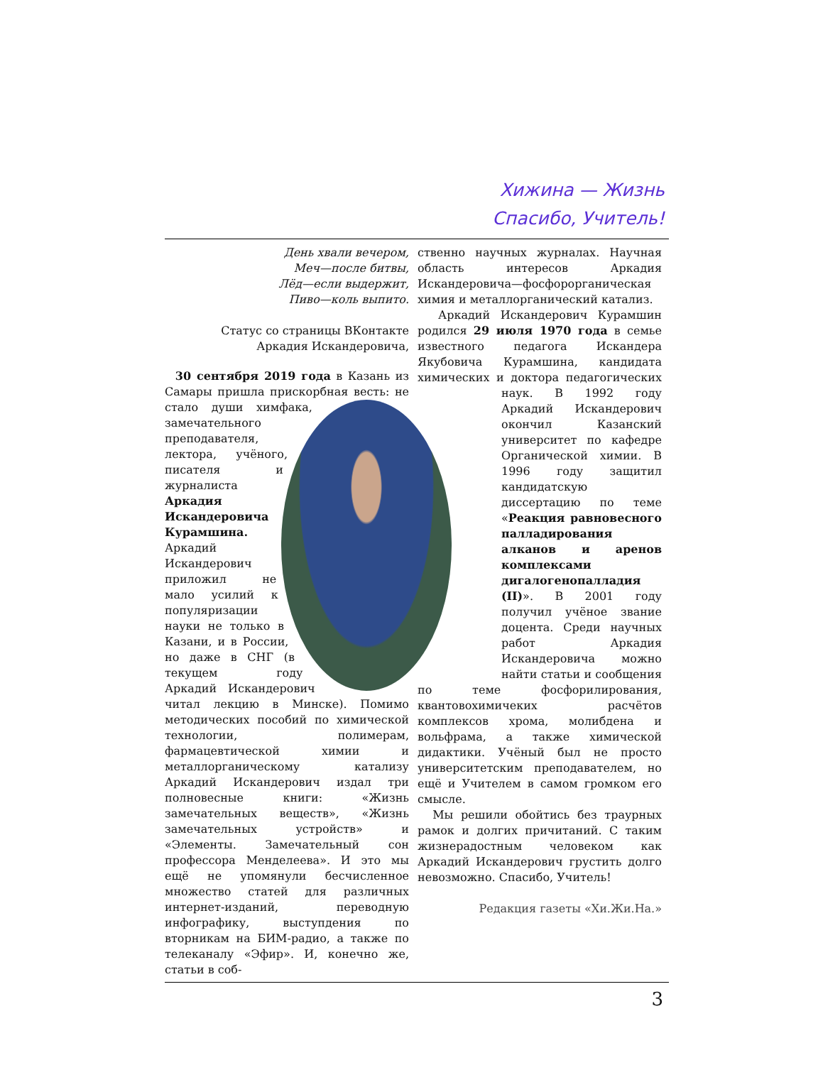Хижина — Жизнь
Спасибо, Учитель!
День хвали вечером,
Меч—после битвы,
Лёд—если выдержит,
Пиво—коль выпито.
Статус со страницы ВКонтакте
Аркадия Искандеровича,
30 сентября 2019 года в Казань из Самары пришла прискорбная весть: не стало души химфака, замечательного преподавателя, лектора, учёного, писателя и журналиста Аркадия Искандеровича Курамшина. Аркадий Искандерович приложил не мало усилий к популяризации науки не только в Казани, и в России, но даже в СНГ (в текущем году Аркадий Искандерович читал лекцию в Минске). Помимо методических пособий по химической технологии, полимерам, фармацевтической химии и металлорганическому катализу Аркадий Искандерович издал три полновесные книги: «Жизнь замечательных веществ», «Жизнь замечательных устройств» и «Элементы. Замечательный сон профессора Менделеева». И это мы ещё не упомянули бесчисленное множество статей для различных интернет-изданий, переводную инфографику, выступдения по вторникам на БИМ-радио, а также по телеканалу «Эфир». И, конечно же, статьи в соб-
ственно научных журналах. Научная область интересов Аркадия Искандеровича—фосфорорганическая химия и металлорганический катализ.
Аркадий Искандерович Курамшин родился 29 июля 1970 года в семье известного педагога Искандера Якубовича Курамшина, кандидата химических и доктора педагогических наук. В 1992 году Аркадий Искандерович окончил Казанский университет по кафедре Органической химии. В 1996 году защитил кандидатскую диссертацию по теме «Реакция равновесного палладирования алканов и аренов комплексами дигалогенопалладия (II)». В 2001 году получил учёное звание доцента. Среди научных работ Аркадия Искандеровича можно найти статьи и сообщения по теме фосфорилирования, квантовохимичеких расчётов комплексов хрома, молибдена и вольфрама, а также химической дидактики. Учёный был не просто университетским преподавателем, но ещё и Учителем в самом громком его смысле.
Мы решили обойтись без траурных рамок и долгих причитаний. С таким жизнерадостным человеком как Аркадий Искандерович грустить долго невозможно. Спасибо, Учитель!
Редакция газеты «Хи.Жи.На.»
3